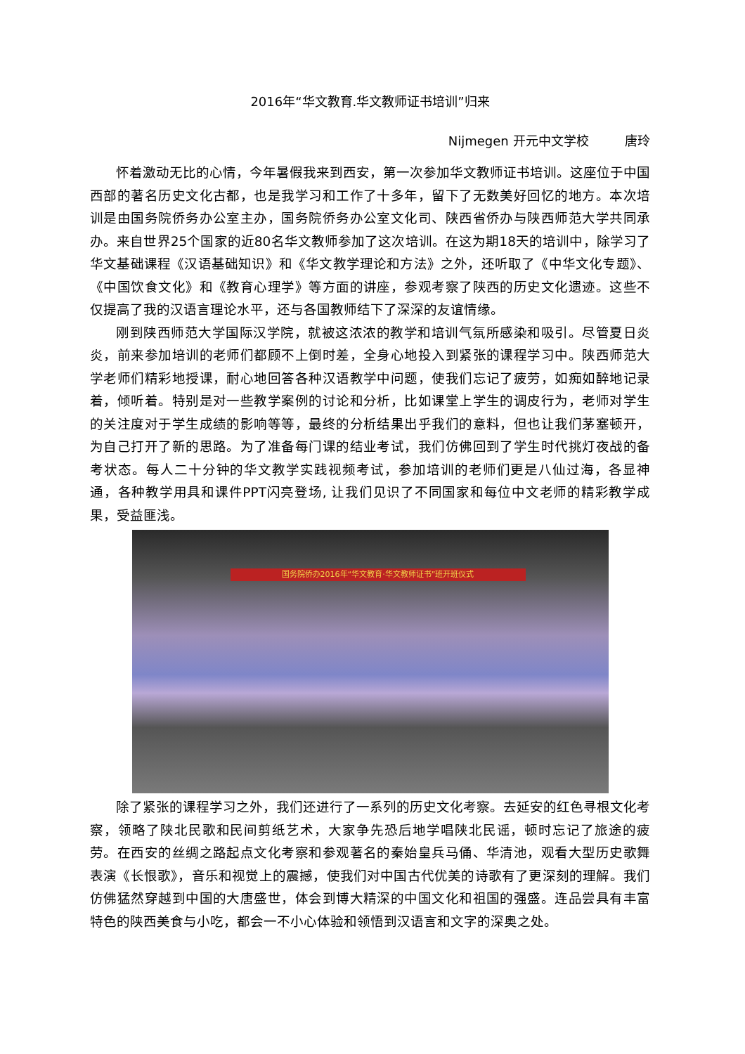2016年“华文教育.华文教师证书培训”归来
Nijmegen 开元中文学校 唐玲
怀着激动无比的心情，今年暑假我来到西安，第一次参加华文教师证书培训。这座位于中国西部的著名历史文化古都，也是我学习和工作了十多年，留下了无数美好回忆的地方。本次培训是由国务院侨务办公室主办，国务院侨务办公室文化司、陕西省侨办与陕西师范大学共同承办。来自世界25个国家的近80名华文教师参加了这次培训。在这为期18天的培训中，除学习了华文基础课程《汉语基础知识》和《华文教学理论和方法》之外，还听取了《中华文化专题》、《中国饮食文化》和《教育心理学》等方面的讲座，参观考察了陕西的历史文化遗迹。这些不仅提高了我的汉语言理论水平，还与各国教师结下了深深的友谊情缘。
刚到陕西师范大学国际汉学院，就被这浓浓的教学和培训气氛所感染和吸引。尽管夏日炎炎，前来参加培训的老师们都顾不上倒时差，全身心地投入到紧张的课程学习中。陕西师范大学老师们精彩地授课，耐心地回答各种汉语教学中问题，使我们忘记了疲劳，如痴如醉地记录着，倾听着。特别是对一些教学案例的讨论和分析，比如课堂上学生的调皮行为，老师对学生的关注度对于学生成绩的影响等等，最终的分析结果出乎我们的意料，但也让我们茅塞顿开，为自己打开了新的思路。为了准备每门课的结业考试，我们仿佛回到了学生时代挑灯夜战的备考状态。每人二十分钟的华文教学实践视频考试，参加培训的老师们更是八仙过海，各显神通，各种教学用具和课件PPT闪亮登场, 让我们见识了不同国家和每位中文老师的精彩教学成果，受益匪浅。
国务院侨办2016年“华文教育·华文教师证书”班开班仪式
除了紧张的课程学习之外，我们还进行了一系列的历史文化考察。去延安的红色寻根文化考察，领略了陕北民歌和民间剪纸艺术，大家争先恐后地学唱陕北民谣，顿时忘记了旅途的疲劳。在西安的丝绸之路起点文化考察和参观著名的秦始皇兵马俑、华清池，观看大型历史歌舞表演《长恨歌》，音乐和视觉上的震撼，使我们对中国古代优美的诗歌有了更深刻的理解。我们仿佛猛然穿越到中国的大唐盛世，体会到博大精深的中国文化和祖国的强盛。连品尝具有丰富特色的陕西美食与小吃，都会一不小心体验和领悟到汉语言和文字的深奥之处。